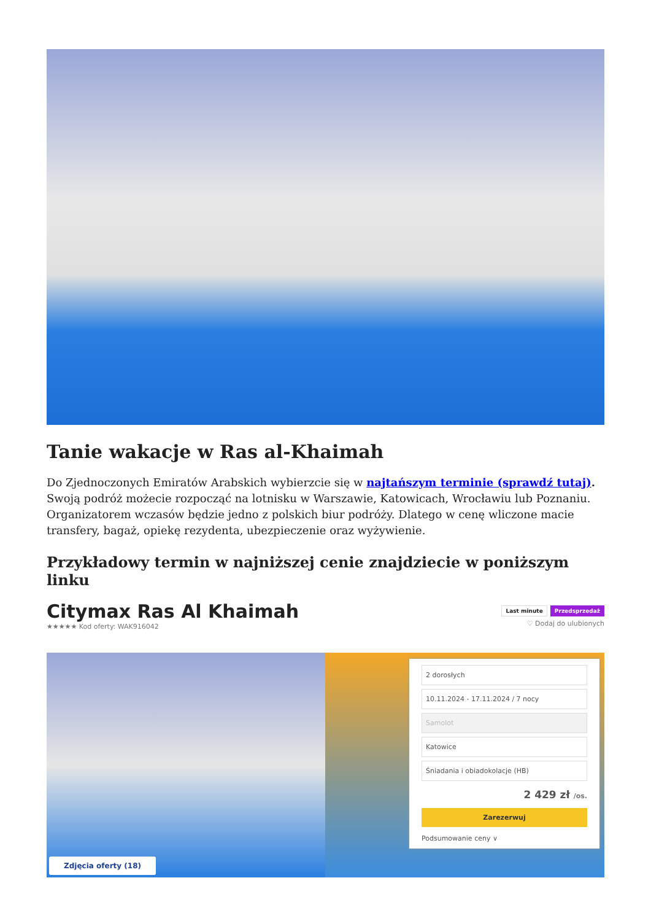Tanie wakacje w Ras al-Khaimah
Do Zjednoczonych Emiratów Arabskich wybierzcie się w najtańszym terminie (sprawdź tutaj). Swoją podróż możecie rozpocząć na lotnisku w Warszawie, Katowicach, Wrocławiu lub Poznaniu. Organizatorem wczasów będzie jedno z polskich biur podróży. Dlatego w cenę wliczone macie transfery, bagaż, opiekę rezydenta, ubezpieczenie oraz wyżywienie.
Przykładowy termin w najniższej cenie znajdziecie w poniższym linku
Citymax Ras Al Khaimah
★★★★★ Kod oferty: WAK916042
Last minute Przedsprzedaż
♡ Dodaj do ulubionych
Zdjęcia oferty (18)
2 dorosłych
10.11.2024 - 17.11.2024 / 7 nocy
Samolot
Katowice
Śniadania i obiadokolacje (HB)
2 429 zł /os.
Zarezerwuj
Podsumowanie ceny ∨